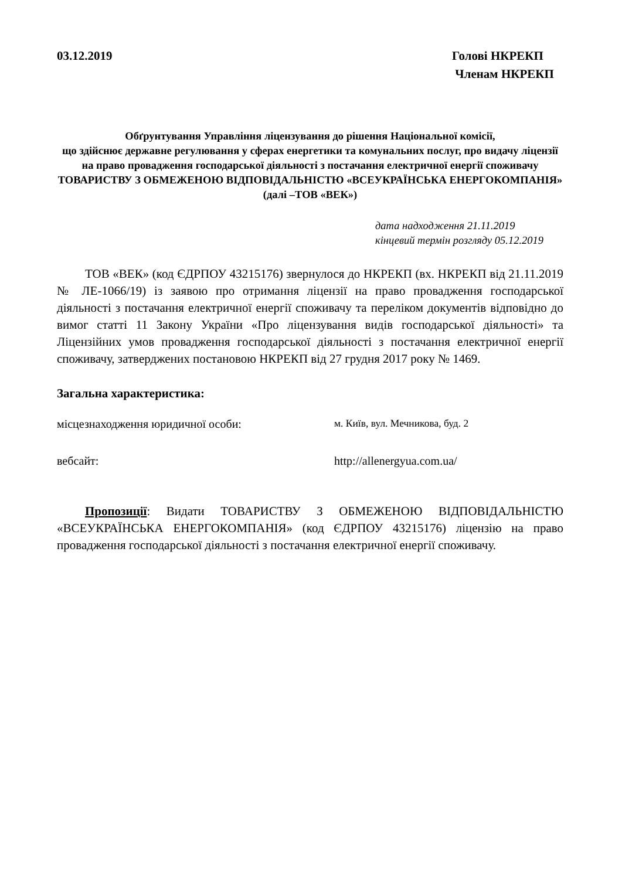03.12.2019 Голові НКРЕКП
Членам НКРЕКП
Обґрунтування Управління ліцензування до рішення Національної комісії,
що здійснює державне регулювання у сферах енергетики та комунальних послуг, про видачу ліцензії на право провадження господарської діяльності з постачання електричної енергії споживачу
ТОВАРИСТВУ З ОБМЕЖЕНОЮ ВІДПОВІДАЛЬНІСТЮ «ВСЕУКРАЇНСЬКА ЕНЕРГОКОМПАНІЯ»
(далі –ТОВ «ВЕК»)
дата надходження 21.11.2019
кінцевий термін розгляду 05.12.2019
ТОВ «ВЕК» (код ЄДРПОУ 43215176) звернулося до НКРЕКП (вх. НКРЕКП від 21.11.2019 № ЛЕ-1066/19) із заявою про отримання ліцензії на право провадження господарської діяльності з постачання електричної енергії споживачу та переліком документів відповідно до вимог статті 11 Закону України «Про ліцензування видів господарської діяльності» та Ліцензійних умов провадження господарської діяльності з постачання електричної енергії споживачу, затверджених постановою НКРЕКП від 27 грудня 2017 року № 1469.
Загальна характеристика:
місцезнаходження юридичної особи: м. Київ, вул. Мечникова, буд. 2
вебсайт: http://allenergyua.com.ua/
Пропозиції: Видати ТОВАРИСТВУ З ОБМЕЖЕНОЮ ВІДПОВІДАЛЬНІСТЮ «ВСЕУКРАЇНСЬКА ЕНЕРГОКОМПАНІЯ» (код ЄДРПОУ 43215176) ліцензію на право провадження господарської діяльності з постачання електричної енергії споживачу.